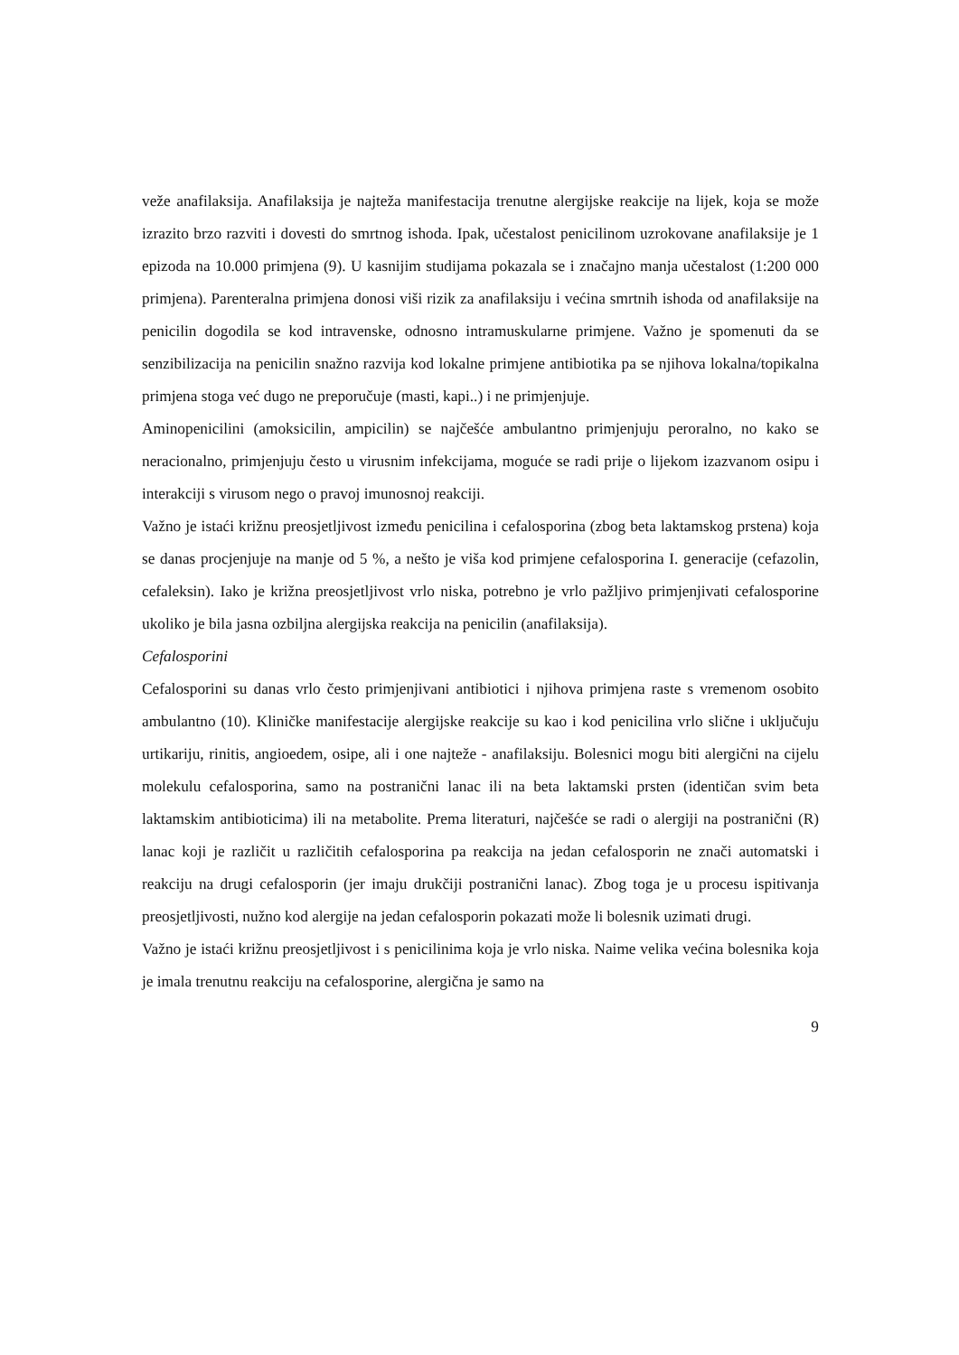veže anafilaksija. Anafilaksija je najteža manifestacija trenutne alergijske reakcije na lijek, koja se može izrazito brzo razviti i dovesti do smrtnog ishoda. Ipak, učestalost penicilinom uzrokovane anafilaksije je 1 epizoda na 10.000 primjena (9). U kasnijim studijama pokazala se i značajno manja učestalost (1:200 000 primjena). Parenteralna primjena donosi viši rizik za anafilaksiju i većina smrtnih ishoda od anafilaksije na penicilin dogodila se kod intravenske, odnosno intramuskularne primjene. Važno je spomenuti da se senzibilizacija na penicilin snažno razvija kod lokalne primjene antibiotika pa se njihova lokalna/topikalna primjena stoga već dugo ne preporučuje (masti, kapi..) i ne primjenjuje.
Aminopenicilini (amoksicilin, ampicilin) se najčešće ambulantno primjenjuju peroralno, no kako se neracionalno, primjenjuju često u virusnim infekcijama, moguće se radi prije o lijekom izazvanom osipu i interakciji s virusom nego o pravoj imunosnoj reakciji.
Važno je istaći križnu preosjetljivost između penicilina i cefalosporina (zbog beta laktamskog prstena) koja se danas procjenjuje na manje od 5 %, a nešto je viša kod primjene cefalosporina I. generacije (cefazolin, cefaleksin). Iako je križna preosjetljivost vrlo niska, potrebno je vrlo pažljivo primjenjivati cefalosporine ukoliko je bila jasna ozbiljna alergijska reakcija na penicilin (anafilaksija).
Cefalosporini
Cefalosporini su danas vrlo često primjenjivani antibiotici i njihova primjena raste s vremenom osobito ambulantno (10). Kliničke manifestacije alergijske reakcije su kao i kod penicilina vrlo slične i uključuju urtikariju, rinitis, angioedem, osipe, ali i one najteže - anafilaksiju. Bolesnici mogu biti alergični na cijelu molekulu cefalosporina, samo na postranični lanac ili na beta laktamski prsten (identičan svim beta laktamskim antibioticima) ili na metabolite. Prema literaturi, najčešće se radi o alergiji na postranični (R) lanac koji je različit u različitih cefalosporina pa reakcija na jedan cefalosporin ne znači automatski i reakciju na drugi cefalosporin (jer imaju drukčiji postranični lanac). Zbog toga je u procesu ispitivanja preosjetljivosti, nužno kod alergije na jedan cefalosporin pokazati može li bolesnik uzimati drugi.
Važno je istaći križnu preosjetljivost i s penicilinima koja je vrlo niska. Naime velika većina bolesnika koja je imala trenutnu reakciju na cefalosporine, alergična je samo na
9